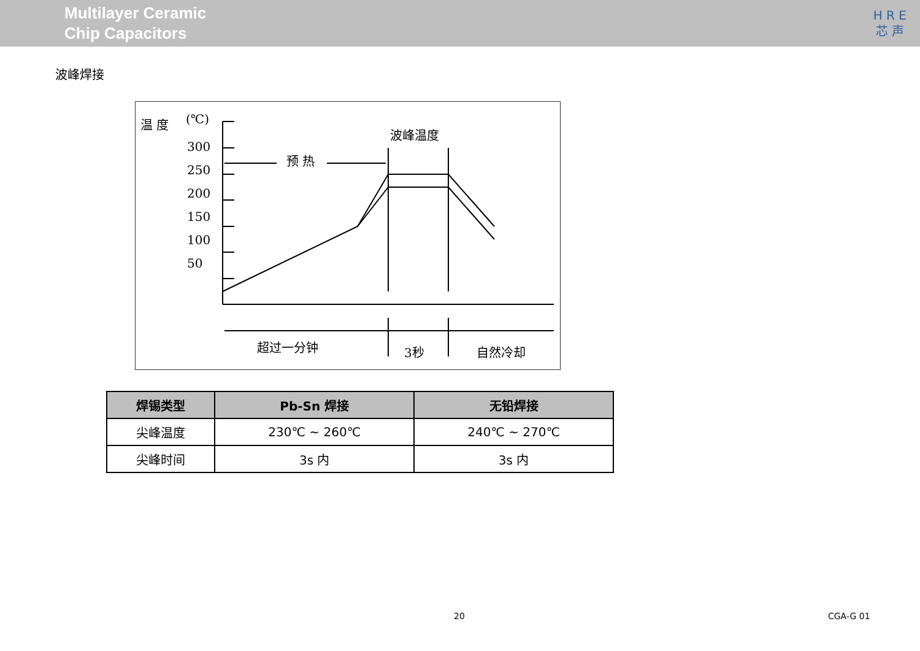Multilayer Ceramic
Chip Capacitors
H R E
芯 声
波峰焊接
温 度
(℃)
300
250
200
150
100
50
波峰温度
预 热
超过一分钟
3秒
自然冷却
| 焊锡类型 | Pb-Sn 焊接 | 无铅焊接 |
| --- | --- | --- |
| 尖峰温度 | 230℃ ~ 260℃ | 240℃ ~ 270℃ |
| 尖峰时间 | 3s 内 | 3s 内 |
20 CGA-G 01